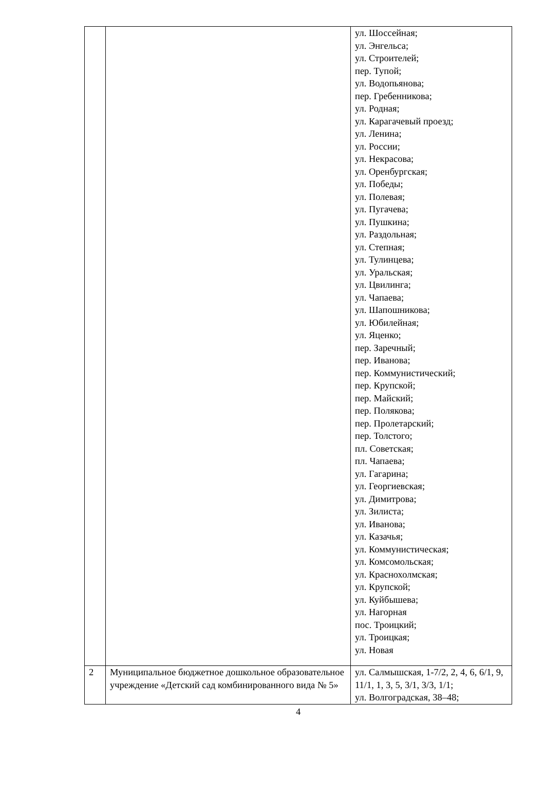| | | ул. Шоссейная; ул. Энгельса; ул. Строителей; пер. Тупой; ул. Водопьянова; пер. Гребенникова; ул. Родная; ул. Карагачевый проезд; ул. Ленина; ул. России; ул. Некрасова; ул. Оренбургская; ул. Победы; ул. Полевая; ул. Пугачева; ул. Пушкина; ул. Раздольная; ул. Степная; ул. Тулинцева; ул. Уральская; ул. Цвилинга; ул. Чапаева; ул. Шапошникова; ул. Юбилейная; ул. Яценко; пер. Заречный; пер. Иванова; пер. Коммунистический; пер. Крупской; пер. Майский; пер. Полякова; пер. Пролетарский; пер. Толстого; пл. Советская; пл. Чапаева; ул. Гагарина; ул. Георгиевская; ул. Димитрова; ул. Зилиста; ул. Иванова; ул. Казачья; ул. Коммунистическая; ул. Комсомольская; ул. Краснохолмская; ул. Крупской; ул. Куйбышева; ул. Нагорная пос. Троицкий; ул. Троицкая; ул. Новая |
| 2 | Муниципальное бюджетное дошкольное образовательное учреждение «Детский сад комбинированного вида № 5» | ул. Салмышская, 1-7/2, 2, 4, 6, 6/1, 9, 11/1, 1, 3, 5, 3/1, 3/3, 1/1; ул. Волгоградская, 38–48; |
4